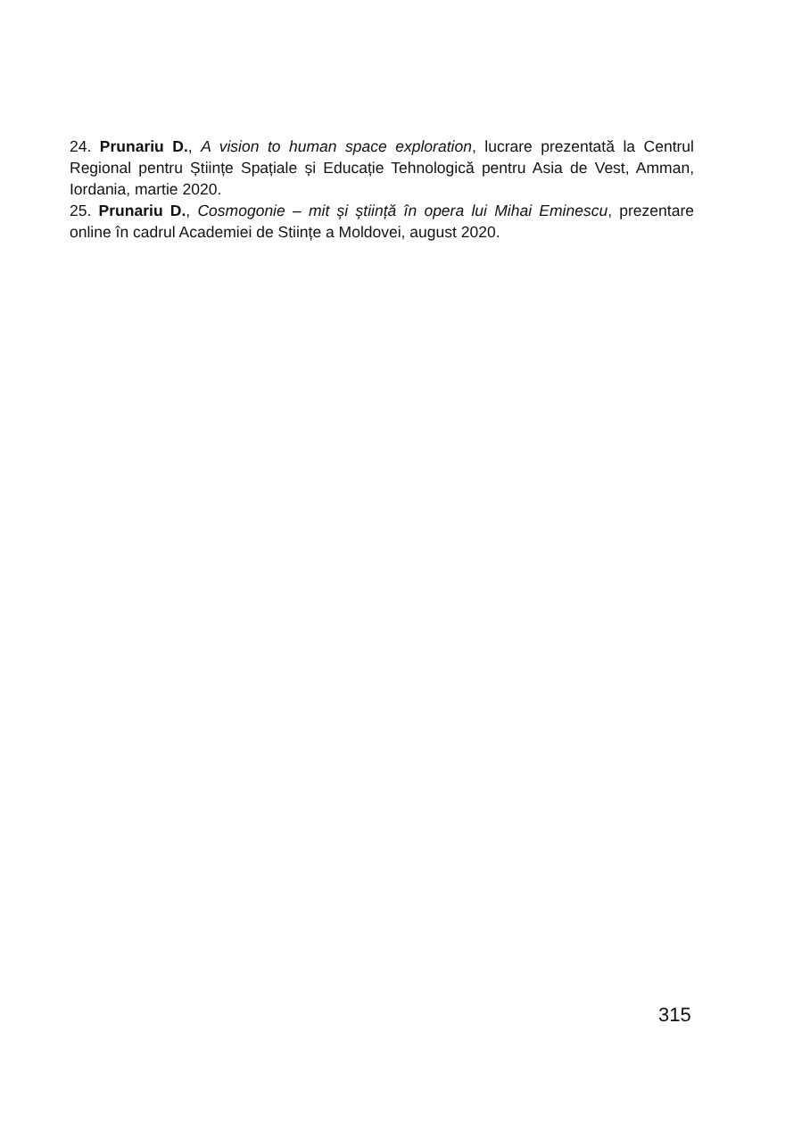24. Prunariu D., A vision to human space exploration, lucrare prezentată la Centrul Regional pentru Științe Spațiale și Educație Tehnologică pentru Asia de Vest, Amman, Iordania, martie 2020.
25. Prunariu D., Cosmogonie – mit și știință în opera lui Mihai Eminescu, prezentare online în cadrul Academiei de Stiințe a Moldovei, august 2020.
315